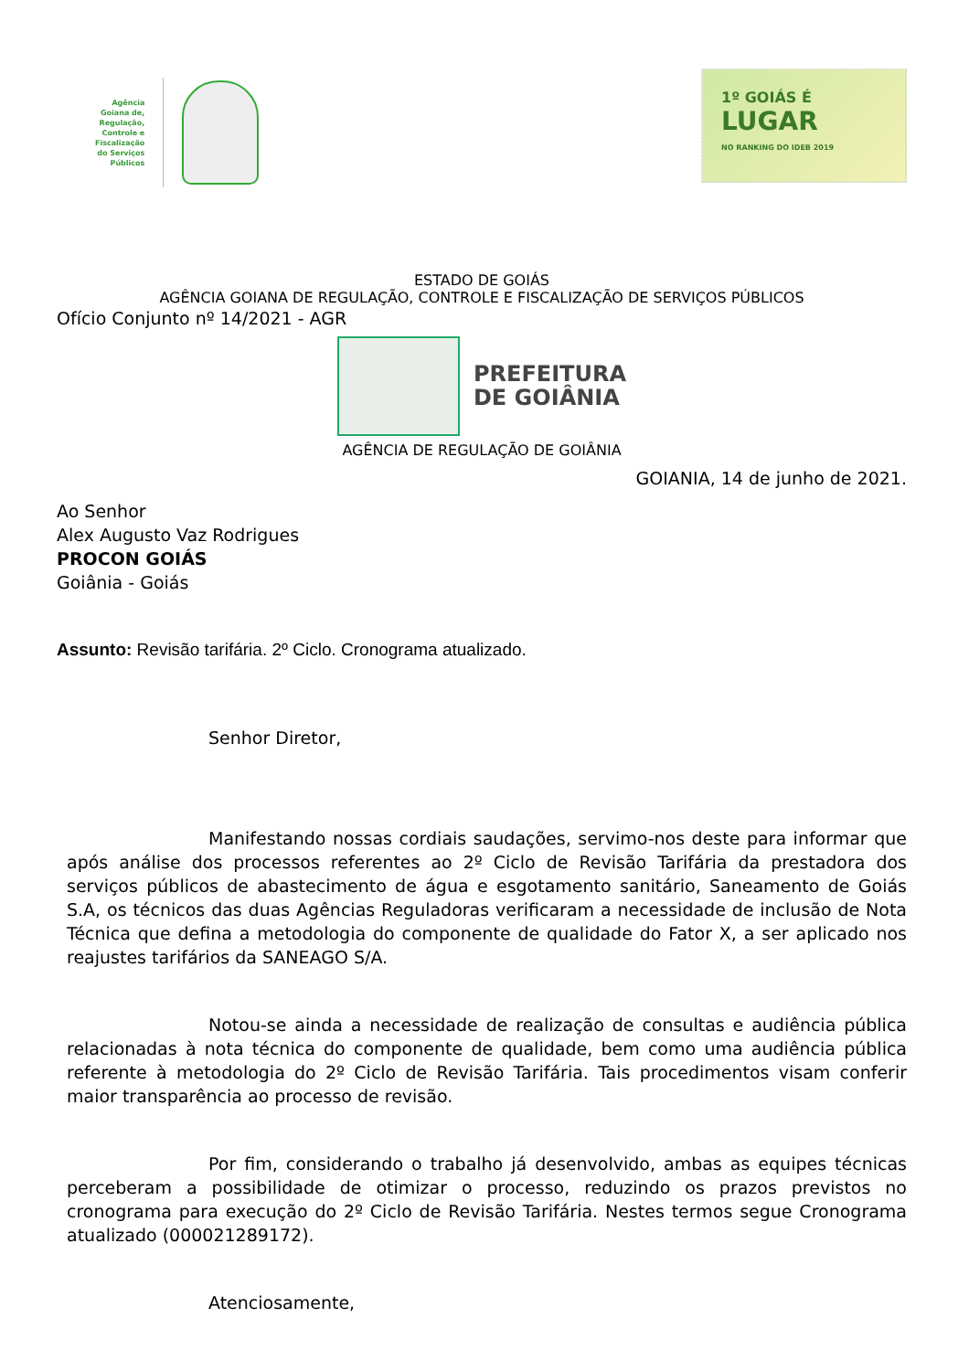Agência
Goiana de,
Regulação,
Controle e
Fiscalização
do Serviços
Públicos
1º GOIÁS É
LUGAR
NO RANKING DO IDEB 2019
ESTADO DE GOIÁS
AGÊNCIA GOIANA DE REGULAÇÃO, CONTROLE E FISCALIZAÇÃO DE SERVIÇOS PÚBLICOS
Ofício Conjunto nº 14/2021 - AGR
PREFEITURA
DE GOIÂNIA
AGÊNCIA DE REGULAÇÃO DE GOIÂNIA
GOIANIA, 14 de junho de 2021.
Ao Senhor
Alex Augusto Vaz Rodrigues
PROCON GOIÁS
Goiânia - Goiás
Assunto: Revisão tarifária. 2º Ciclo. Cronograma atualizado.
Senhor Diretor,
Manifestando nossas cordiais saudações, servimo-nos deste para informar que após análise dos processos referentes ao 2º Ciclo de Revisão Tarifária da prestadora dos serviços públicos de abastecimento de água e esgotamento sanitário, Saneamento de Goiás S.A, os técnicos das duas Agências Reguladoras verificaram a necessidade de inclusão de Nota Técnica que defina a metodologia do componente de qualidade do Fator X, a ser aplicado nos reajustes tarifários da SANEAGO S/A.
Notou-se ainda a necessidade de realização de consultas e audiência pública relacionadas à nota técnica do componente de qualidade, bem como uma audiência pública referente à metodologia do 2º Ciclo de Revisão Tarifária. Tais procedimentos visam conferir maior transparência ao processo de revisão.
Por fim, considerando o trabalho já desenvolvido, ambas as equipes técnicas perceberam a possibilidade de otimizar o processo, reduzindo os prazos previstos no cronograma para execução do 2º Ciclo de Revisão Tarifária. Nestes termos segue Cronograma atualizado (000021289172).
Atenciosamente,